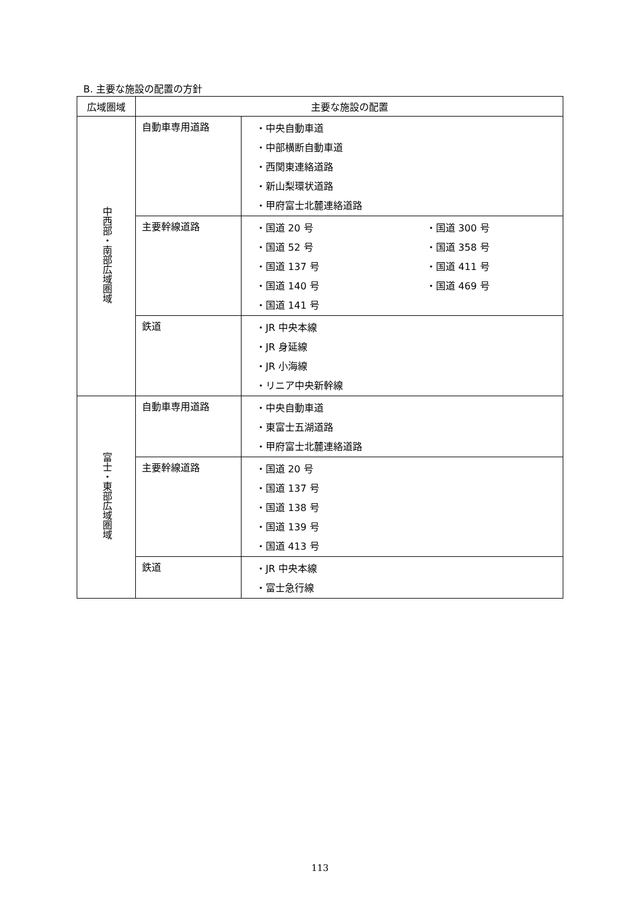B. 主要な施設の配置の方針
| 広域圏域 | 主要な施設の配置 | |
| --- | --- | --- |
| 中西部・南部広域圏域 | 自動車専用道路 | ・中央自動車道 ・中部横断自動車道 ・西関東連絡道路 ・新山梨環状道路 ・甲府富士北麓連絡道路 |
| | 主要幹線道路 | ・国道 20 号 ・国道 52 号 ・国道 137 号 ・国道 140 号 ・国道 141 号 ・国道 300 号 ・国道 358 号 ・国道 411 号 ・国道 469 号 |
| | 鉄道 | ・JR 中央本線 ・JR 身延線 ・JR 小海線 ・リニア中央新幹線 |
| 富士・東部広域圏域 | 自動車専用道路 | ・中央自動車道 ・東富士五湖道路 ・甲府富士北麓連絡道路 |
| | 主要幹線道路 | ・国道 20 号 ・国道 137 号 ・国道 138 号 ・国道 139 号 ・国道 413 号 |
| | 鉄道 | ・JR 中央本線 ・富士急行線 |
113